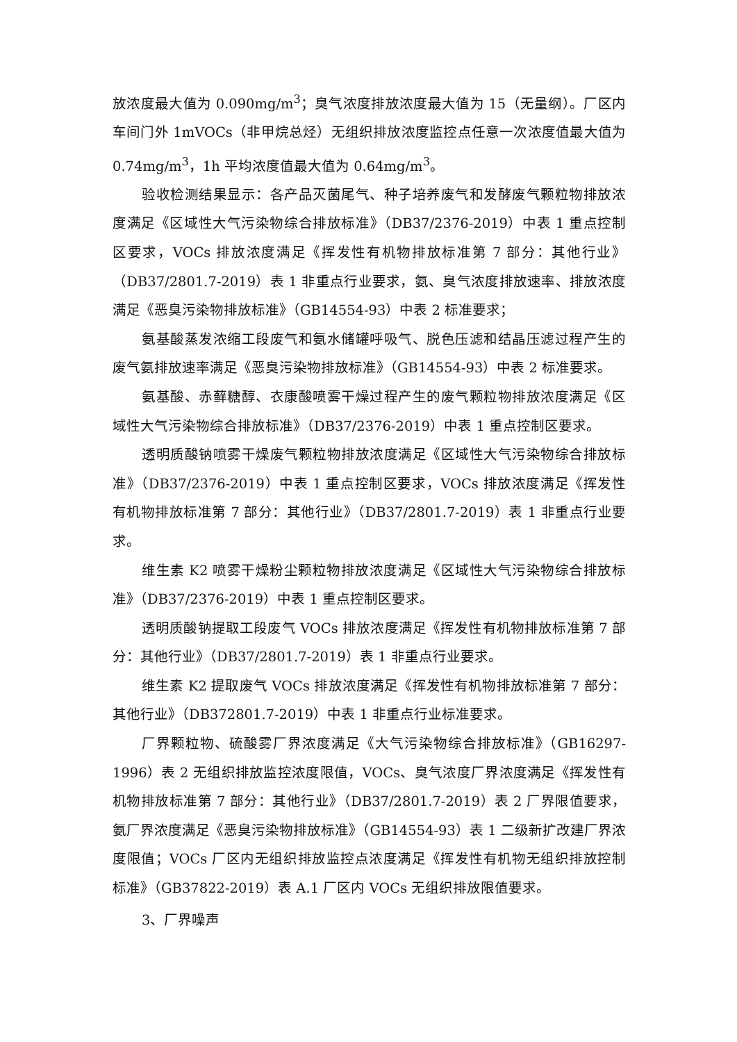放浓度最大值为 0.090mg/m<sup>3</sup>；臭气浓度排放浓度最大值为 15（无量纲）。厂区内车间门外 1mVOCs（非甲烷总烃）无组织排放浓度监控点任意一次浓度值最大值为 0.74mg/m<sup>3</sup>，1h 平均浓度值最大值为 0.64mg/m<sup>3</sup>。
验收检测结果显示：各产品灭菌尾气、种子培养废气和发酵废气颗粒物排放浓度满足《区域性大气污染物综合排放标准》（DB37/2376-2019）中表 1 重点控制区要求，VOCs 排放浓度满足《挥发性有机物排放标准第 7 部分：其他行业》（DB37/2801.7-2019）表 1 非重点行业要求，氨、臭气浓度排放速率、排放浓度满足《恶臭污染物排放标准》（GB14554-93）中表 2 标准要求；
氨基酸蒸发浓缩工段废气和氨水储罐呼吸气、脱色压滤和结晶压滤过程产生的废气氨排放速率满足《恶臭污染物排放标准》（GB14554-93）中表 2 标准要求。
氨基酸、赤藓糖醇、衣康酸喷雾干燥过程产生的废气颗粒物排放浓度满足《区域性大气污染物综合排放标准》（DB37/2376-2019）中表 1 重点控制区要求。
透明质酸钠喷雾干燥废气颗粒物排放浓度满足《区域性大气污染物综合排放标准》（DB37/2376-2019）中表 1 重点控制区要求，VOCs 排放浓度满足《挥发性有机物排放标准第 7 部分：其他行业》（DB37/2801.7-2019）表 1 非重点行业要求。
维生素 K2 喷雾干燥粉尘颗粒物排放浓度满足《区域性大气污染物综合排放标准》（DB37/2376-2019）中表 1 重点控制区要求。
透明质酸钠提取工段废气 VOCs 排放浓度满足《挥发性有机物排放标准第 7 部分：其他行业》（DB37/2801.7-2019）表 1 非重点行业要求。
维生素 K2 提取废气 VOCs 排放浓度满足《挥发性有机物排放标准第 7 部分：其他行业》（DB372801.7-2019）中表 1 非重点行业标准要求。
厂界颗粒物、硫酸雾厂界浓度满足《大气污染物综合排放标准》（GB16297-1996）表 2 无组织排放监控浓度限值，VOCs、臭气浓度厂界浓度满足《挥发性有机物排放标准第 7 部分：其他行业》（DB37/2801.7-2019）表 2 厂界限值要求，氨厂界浓度满足《恶臭污染物排放标准》（GB14554-93）表 1 二级新扩改建厂界浓度限值；VOCs 厂区内无组织排放监控点浓度满足《挥发性有机物无组织排放控制标准》（GB37822-2019）表 A.1 厂区内 VOCs 无组织排放限值要求。
3、厂界噪声